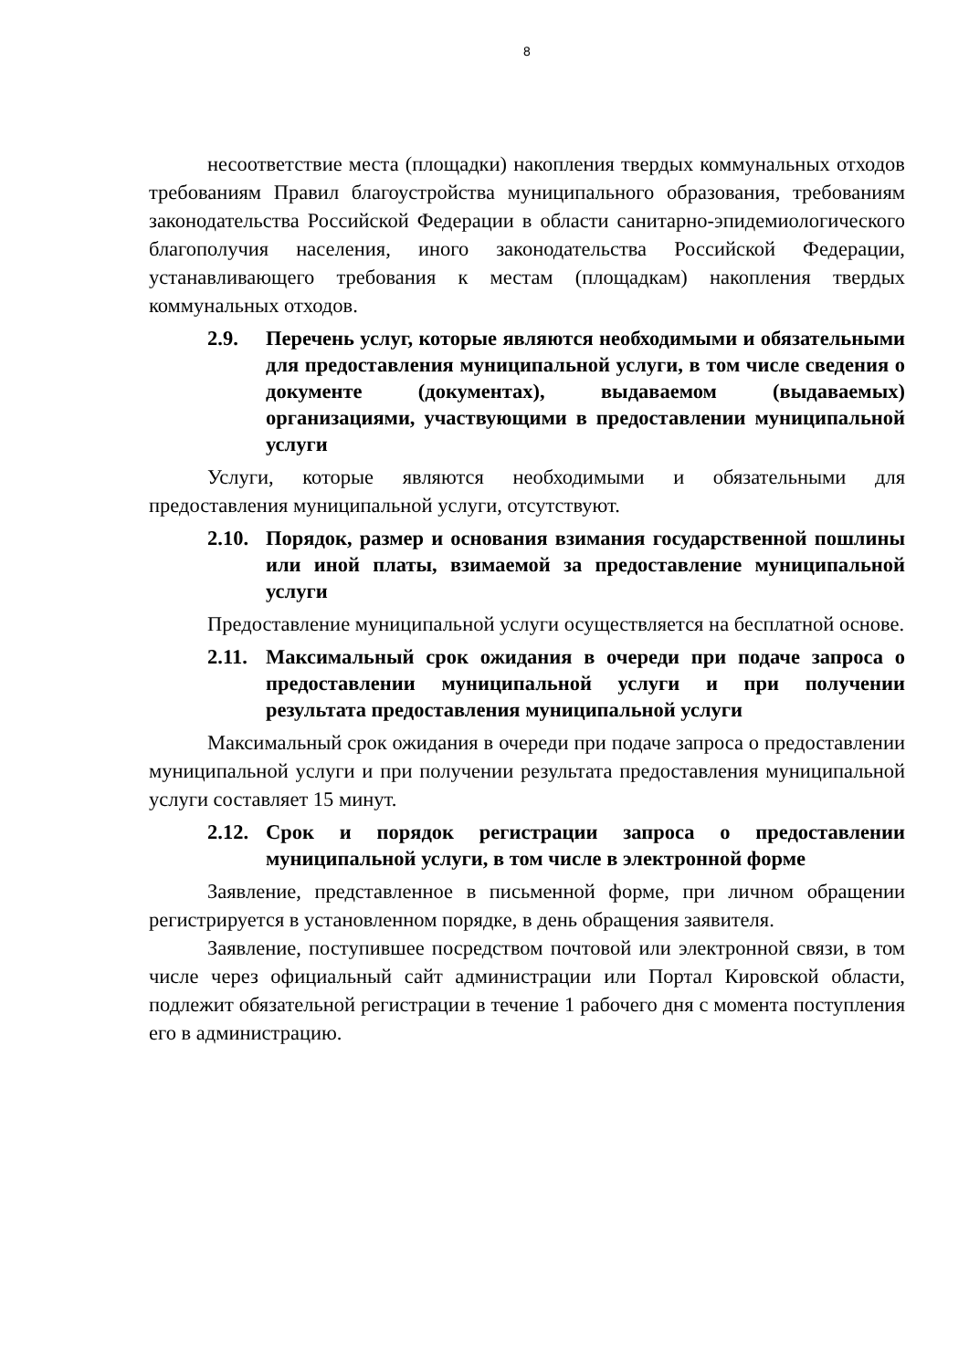8
несоответствие места (площадки) накопления твердых коммунальных отходов требованиям Правил благоустройства муниципального образования, требованиям законодательства Российской Федерации в области санитарно-эпидемиологического благополучия населения, иного законодательства Российской Федерации, устанавливающего требования к местам (площадкам) накопления твердых коммунальных отходов.
2.9. Перечень услуг, которые являются необходимыми и обязательными для предоставления муниципальной услуги, в том числе сведения о документе (документах), выдаваемом (выдаваемых) организациями, участвующими в предоставлении муниципальной услуги
Услуги, которые являются необходимыми и обязательными для предоставления муниципальной услуги, отсутствуют.
2.10. Порядок, размер и основания взимания государственной пошлины или иной платы, взимаемой за предоставление муниципальной услуги
Предоставление муниципальной услуги осуществляется на бесплатной основе.
2.11. Максимальный срок ожидания в очереди при подаче запроса о предоставлении муниципальной услуги и при получении результата предоставления муниципальной услуги
Максимальный срок ожидания в очереди при подаче запроса о предоставлении муниципальной услуги и при получении результата предоставления муниципальной услуги составляет 15 минут.
2.12. Срок и порядок регистрации запроса о предоставлении муниципальной услуги, в том числе в электронной форме
Заявление, представленное в письменной форме, при личном обращении регистрируется в установленном порядке, в день обращения заявителя.
Заявление, поступившее посредством почтовой или электронной связи, в том числе через официальный сайт администрации или Портал Кировской области, подлежит обязательной регистрации в течение 1 рабочего дня с момента поступления его в администрацию.